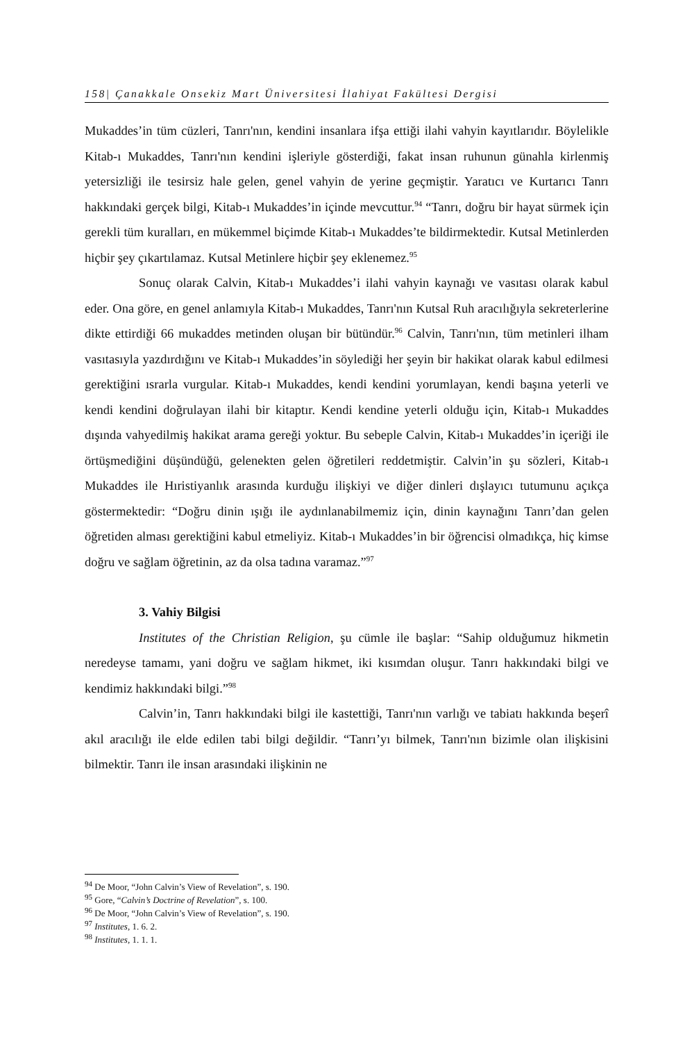158| Çanakkale Onsekiz Mart Üniversitesi İlahiyat Fakültesi Dergisi
Mukaddes’in tüm cüzleri, Tanrı'nın, kendini insanlara ifşa ettiği ilahi vahyin kayıtlarıdır. Böylelikle Kitab-ı Mukaddes, Tanrı'nın kendini işleriyle gösterdiği, fakat insan ruhunun günahla kirlenmiş yetersizliği ile tesirsiz hale gelen, genel vahyin de yerine geçmiştir. Yaratıcı ve Kurtarıcı Tanrı hakkındaki gerçek bilgi, Kitab-ı Mukaddes’in içinde mevcuttur.<sup>94</sup> “Tanrı, doğru bir hayat sürmek için gerekli tüm kuralları, en mükemmel biçimde Kitab-ı Mukaddes’te bildirmektedir. Kutsal Metinlerden hiçbir şey çıkartılamaz. Kutsal Metinlere hiçbir şey eklenemez.<sup>95</sup>
Sonuç olarak Calvin, Kitab-ı Mukaddes’i ilahi vahyin kaynağı ve vasıtası olarak kabul eder. Ona göre, en genel anlamıyla Kitab-ı Mukaddes, Tanrı'nın Kutsal Ruh aracılığıyla sekreterlerine dikte ettirdiği 66 mukaddes metinden oluşan bir bütündür.<sup>96</sup> Calvin, Tanrı'nın, tüm metinleri ilham vasıtasıyla yazdırdığını ve Kitab-ı Mukaddes’in söylediği her şeyin bir hakikat olarak kabul edilmesi gerektiğini ısrarla vurgular. Kitab-ı Mukaddes, kendi kendini yorumlayan, kendi başına yeterli ve kendi kendini doğrulayan ilahi bir kitaptır. Kendi kendine yeterli olduğu için, Kitab-ı Mukaddes dışında vahyedilmiş hakikat arama gereği yoktur. Bu sebeple Calvin, Kitab-ı Mukaddes’in içeriği ile örtüşmediğini düşündüğü, gelenekten gelen öğretileri reddetmiştir. Calvin’in şu sözleri, Kitab-ı Mukaddes ile Hıristiyanlık arasında kurduğu ilişkiyi ve diğer dinleri dışlayıcı tutumunu açıkça göstermektedir: “Doğru dinin ışığı ile aydınlanabilmemiz için, dinin kaynağını Tanrı’dan gelen öğretiden alması gerektiğini kabul etmeliyiz. Kitab-ı Mukaddes’in bir öğrencisi olmadıkça, hiç kimse doğru ve sağlam öğretinin, az da olsa tadına varamaz.”<sup>97</sup>
3. Vahiy Bilgisi
Institutes of the Christian Religion, şu cümle ile başlar: “Sahip olduğumuz hikmetin neredeyse tamamı, yani doğru ve sağlam hikmet, iki kısımdan oluşur. Tanrı hakkındaki bilgi ve kendimiz hakkındaki bilgi.”<sup>98</sup>
Calvin’in, Tanrı hakkındaki bilgi ile kastettiği, Tanrı'nın varlığı ve tabiatı hakkında beşerî akıl aracılığı ile elde edilen tabi bilgi değildir. “Tanrı’yı bilmek, Tanrı'nın bizimle olan ilişkisini bilmektir. Tanrı ile insan arasındaki ilişkinin ne
<sup>94</sup> De Moor, “John Calvin’s View of Revelation”, s. 190.
<sup>95</sup> Gore, “Calvin’s Doctrine of Revelation”, s. 100.
<sup>96</sup> De Moor, “John Calvin’s View of Revelation”, s. 190.
<sup>97</sup> Institutes, 1. 6. 2.
<sup>98</sup> Institutes, 1. 1. 1.